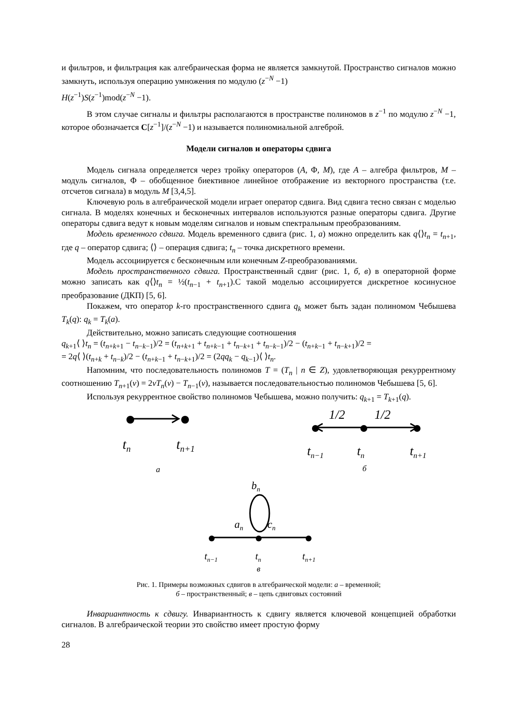и фильтров, и фильтрация как алгебраическая форма не является замкнутой. Пространство сигналов можно замкнуть, используя операцию умножения по модулю (z<sup>−N</sup> −1)
H(z<sup>−1</sup>)S(z<sup>−1</sup>)mod(z<sup>−N</sup> −1).
В этом случае сигналы и фильтры располагаются в пространстве полиномов в z<sup>−1</sup> по модулю z<sup>−N</sup> −1, которое обозначается C[z<sup>−1</sup>]/(z<sup>−N</sup> −1) и называется полиномиальной алгеброй.
Модели сигналов и операторы сдвига
Модель сигнала определяется через тройку операторов (A, Φ, M), где A – алгебра фильтров, M – модуль сигналов, Φ – обобщенное биективное линейное отображение из векторного пространства (т.е. отсчетов сигнала) в модуль M [3,4,5].
Ключевую роль в алгебраической модели играет оператор сдвига. Вид сдвига тесно связан с моделью сигнала. В моделях конечных и бесконечных интервалов используются разные операторы сдвига. Другие операторы сдвига ведут к новым моделям сигналов и новым спектральным преобразованиям.
Модель временного сдвига. Модель временного сдвига (рис. 1, а) можно определить как q⟨⟩t<sub>n</sub> = t<sub>n+1</sub>, где q – оператор сдвига; ⟨⟩ – операция сдвига; t<sub>n</sub> – точка дискретного времени.
Модель ассоциируется с бесконечным или конечным Z-преобразованиями.
Модель пространственного сдвига. Пространственный сдвиг (рис. 1, б, в) в операторной форме можно записать как q⟨⟩t<sub>n</sub> = ½(t<sub>n−1</sub> + t<sub>n+1</sub>).С такой моделью ассоциируется дискретное косинусное преобразование (ДКП) [5, 6].
Покажем, что оператор k-го пространственного сдвига q<sub>k</sub> может быть задан полиномом Чебышева T<sub>k</sub>(q): q<sub>k</sub> = T<sub>k</sub>(a).
Действительно, можно записать следующие соотношения
q<sub>k+1</sub>⟨ ⟩t<sub>n</sub> = (t<sub>n+k+1</sub> − t<sub>n−k−1</sub>)/2 = (t<sub>n+k+1</sub> + t<sub>n+k−1</sub> + t<sub>n−k+1</sub> + t<sub>n−k−1</sub>)/2 − (t<sub>n+k−1</sub> + t<sub>n−k+1</sub>)/2 =
= 2q⟨ ⟩(t<sub>n+k</sub> + t<sub>n−k</sub>)/2 − (t<sub>n+k−1</sub> + t<sub>n−k+1</sub>)/2 = (2qq<sub>k</sub> − q<sub>k−1</sub>)⟨ ⟩t<sub>n</sub>.
Напомним, что последовательность полиномов T = (T<sub>n</sub> | n ∈ Z), удовлетворяющая рекуррентному соотношению T<sub>n+1</sub>(v) = 2vT<sub>n</sub>(v) − T<sub>n−1</sub>(v), называется последовательностью полиномов Чебышева [5, 6].
Используя рекуррентное свойство полиномов Чебышева, можно получить: q<sub>k+1</sub> = T<sub>k+1</sub>(q).
tn
tn+1
а
1/2
1/2
tn−1
tn
tn+1
б
bn
an
cn
tn−1
tn
tn+1
в
Рис. 1. Примеры возможных сдвигов в алгебраической модели: а – временной;
б – пространственный; в – цепь сдвиговых состояний
Инвариантность к сдвигу. Инвариантность к сдвигу является ключевой концепцией обработки сигналов. В алгебраической теории это свойство имеет простую форму
28